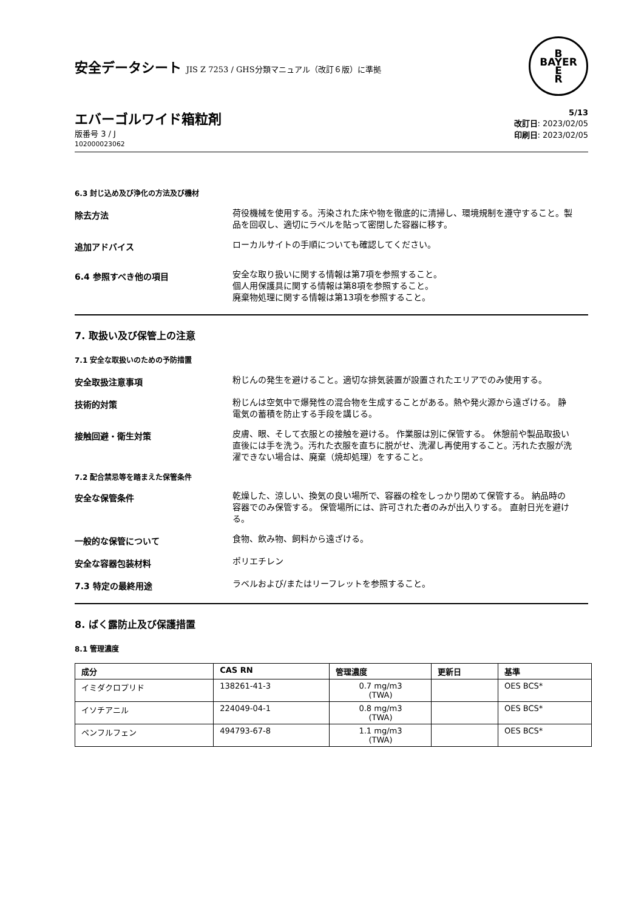安全データシート JIS Z 7253 / GHS分類マニュアル（改訂６版）に準拠
B
BAYER
E
R
エバーゴルワイド箱粒剤
版番号 3 / J
102000023062
5/13
改訂日: 2023/02/05
印刷日: 2023/02/05
6.3 封じ込め及び浄化の方法及び機材
除去方法
荷役機械を使用する。汚染された床や物を徹底的に清掃し、環境規制を遵守すること。製品を回収し、適切にラベルを貼って密閉した容器に移す。
追加アドバイス
ローカルサイトの手順についても確認してください。
6.4 参照すべき他の項目
安全な取り扱いに関する情報は第7項を参照すること。
個人用保護具に関する情報は第8項を参照すること。
廃棄物処理に関する情報は第13項を参照すること。
7. 取扱い及び保管上の注意
7.1 安全な取扱いのための予防措置
安全取扱注意事項
粉じんの発生を避けること。適切な排気装置が設置されたエリアでのみ使用する。
技術的対策
粉じんは空気中で爆発性の混合物を生成することがある。熱や発火源から遠ざける。 静電気の蓄積を防止する手段を講じる。
接触回避・衛生対策
皮膚、眼、そして衣服との接触を避ける。 作業服は別に保管する。 休憩前や製品取扱い直後には手を洗う。汚れた衣服を直ちに脱がせ、洗濯し再使用すること。汚れた衣服が洗濯できない場合は、廃棄（焼却処理）をすること。
7.2 配合禁忌等を踏まえた保管条件
安全な保管条件
乾燥した、涼しい、換気の良い場所で、容器の栓をしっかり閉めて保管する。 納品時の容器でのみ保管する。 保管場所には、許可された者のみが出入りする。 直射日光を避ける。
一般的な保管について
食物、飲み物、飼料から遠ざける。
安全な容器包装材料
ポリエチレン
7.3 特定の最終用途
ラベルおよび/またはリーフレットを参照すること。
8. ばく露防止及び保護措置
8.1 管理濃度
| 成分 | CAS RN | 管理濃度 | 更新日 | 基準 |
| --- | --- | --- | --- | --- |
| イミダクロプリド | 138261-41-3 | 0.7 mg/m3 (TWA) | | OES BCS* |
| イソチアニル | 224049-04-1 | 0.8 mg/m3 (TWA) | | OES BCS* |
| ペンフルフェン | 494793-67-8 | 1.1 mg/m3 (TWA) | | OES BCS* |